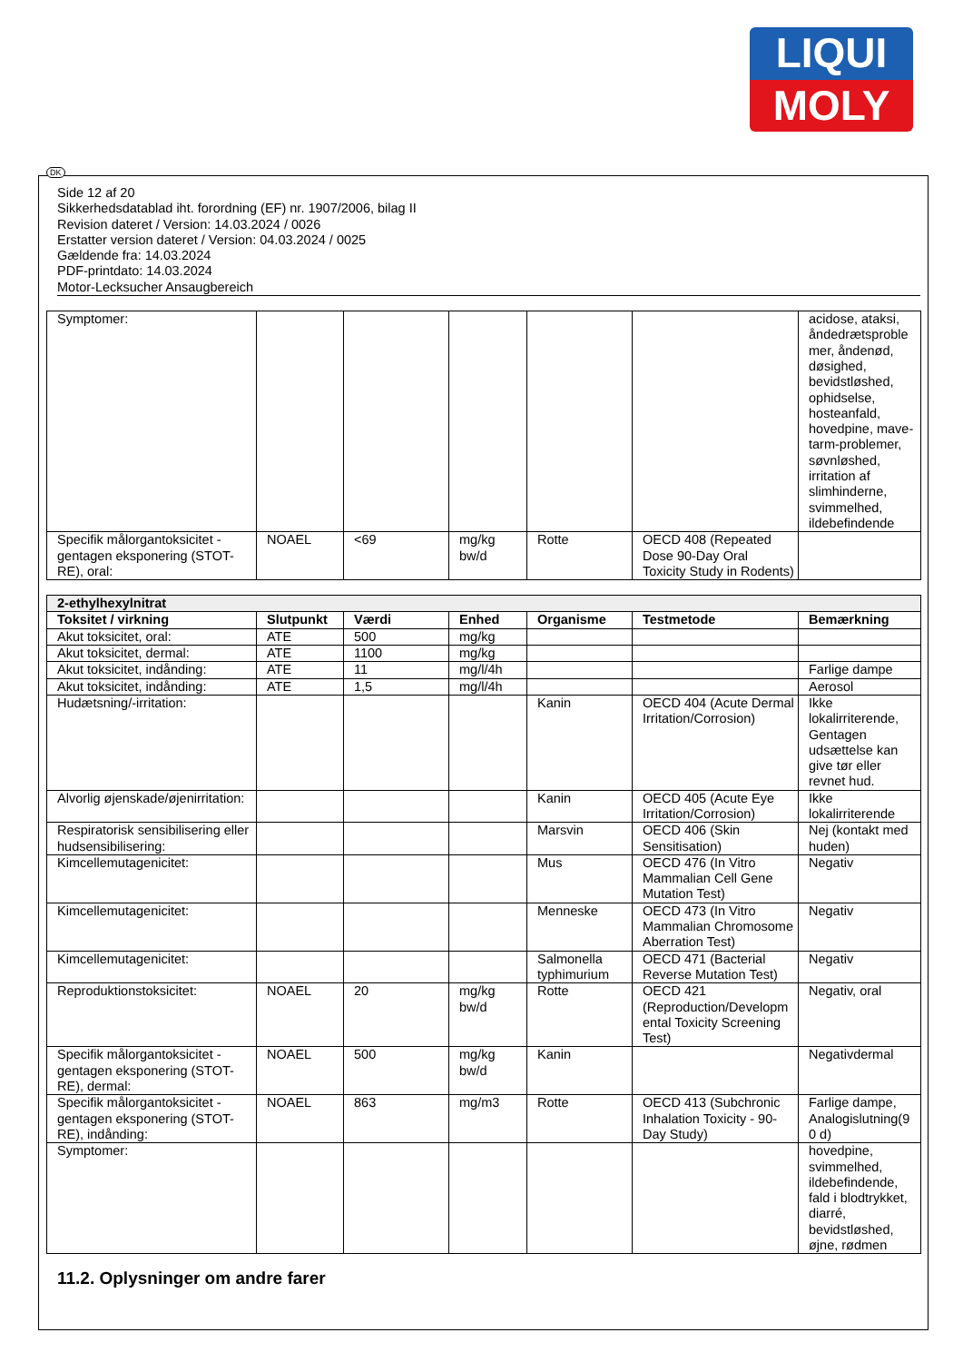LIQUI
MOLY
DK
Side 12 af 20
Sikkerhedsdatablad iht. forordning (EF) nr. 1907/2006, bilag II
Revision dateret / Version: 14.03.2024 / 0026
Erstatter version dateret / Version: 04.03.2024 / 0025
Gældende fra: 14.03.2024
PDF-printdato: 14.03.2024
Motor-Lecksucher Ansaugbereich
| Symptomer: | | | | | | acidose, ataksi, åndedrætsproble mer, åndenød, døsighed, bevidstløshed, ophidselse, hosteanfald, hovedpine, mave-tarm-problemer, søvnløshed, irritation af slimhinderne, svimmelhed, ildebefindende |
| Specifik målorgantoksicitet - gentagen eksponering (STOT-RE), oral: | NOAEL | <69 | mg/kg bw/d | Rotte | OECD 408 (Repeated Dose 90-Day Oral Toxicity Study in Rodents) | |
| 2-ethylhexylnitrat | | | | | | |
| Toksitet / virkning | Slutpunkt | Værdi | Enhed | Organisme | Testmetode | Bemærkning |
| Akut toksicitet, oral: | ATE | 500 | mg/kg | | | |
| Akut toksicitet, dermal: | ATE | 1100 | mg/kg | | | |
| Akut toksicitet, indånding: | ATE | 11 | mg/l/4h | | | Farlige dampe |
| Akut toksicitet, indånding: | ATE | 1,5 | mg/l/4h | | | Aerosol |
| Hudætsning/-irritation: | | | | Kanin | OECD 404 (Acute Dermal Irritation/Corrosion) | Ikke lokalirriterende, Gentagen udsættelse kan give tør eller revnet hud. |
| Alvorlig øjenskade/øjenirritation: | | | | Kanin | OECD 405 (Acute Eye Irritation/Corrosion) | Ikke lokalirriterende |
| Respiratorisk sensibilisering eller hudsensibilisering: | | | | Marsvin | OECD 406 (Skin Sensitisation) | Nej (kontakt med huden) |
| Kimcellemutagenicitet: | | | | Mus | OECD 476 (In Vitro Mammalian Cell Gene Mutation Test) | Negativ |
| Kimcellemutagenicitet: | | | | Menneske | OECD 473 (In Vitro Mammalian Chromosome Aberration Test) | Negativ |
| Kimcellemutagenicitet: | | | | Salmonella typhimurium | OECD 471 (Bacterial Reverse Mutation Test) | Negativ |
| Reproduktionstoksicitet: | NOAEL | 20 | mg/kg bw/d | Rotte | OECD 421 (Reproduction/Developm ental Toxicity Screening Test) | Negativ, oral |
| Specifik målorgantoksicitet - gentagen eksponering (STOT-RE), dermal: | NOAEL | 500 | mg/kg bw/d | Kanin | | Negativdermal |
| Specifik målorgantoksicitet - gentagen eksponering (STOT-RE), indånding: | NOAEL | 863 | mg/m3 | Rotte | OECD 413 (Subchronic Inhalation Toxicity - 90-Day Study) | Farlige dampe, Analogislutning(9 0 d) |
| Symptomer: | | | | | | hovedpine, svimmelhed, ildebefindende, fald i blodtrykket, diarré, bevidstløshed, øjne, rødmen |
11.2. Oplysninger om andre farer